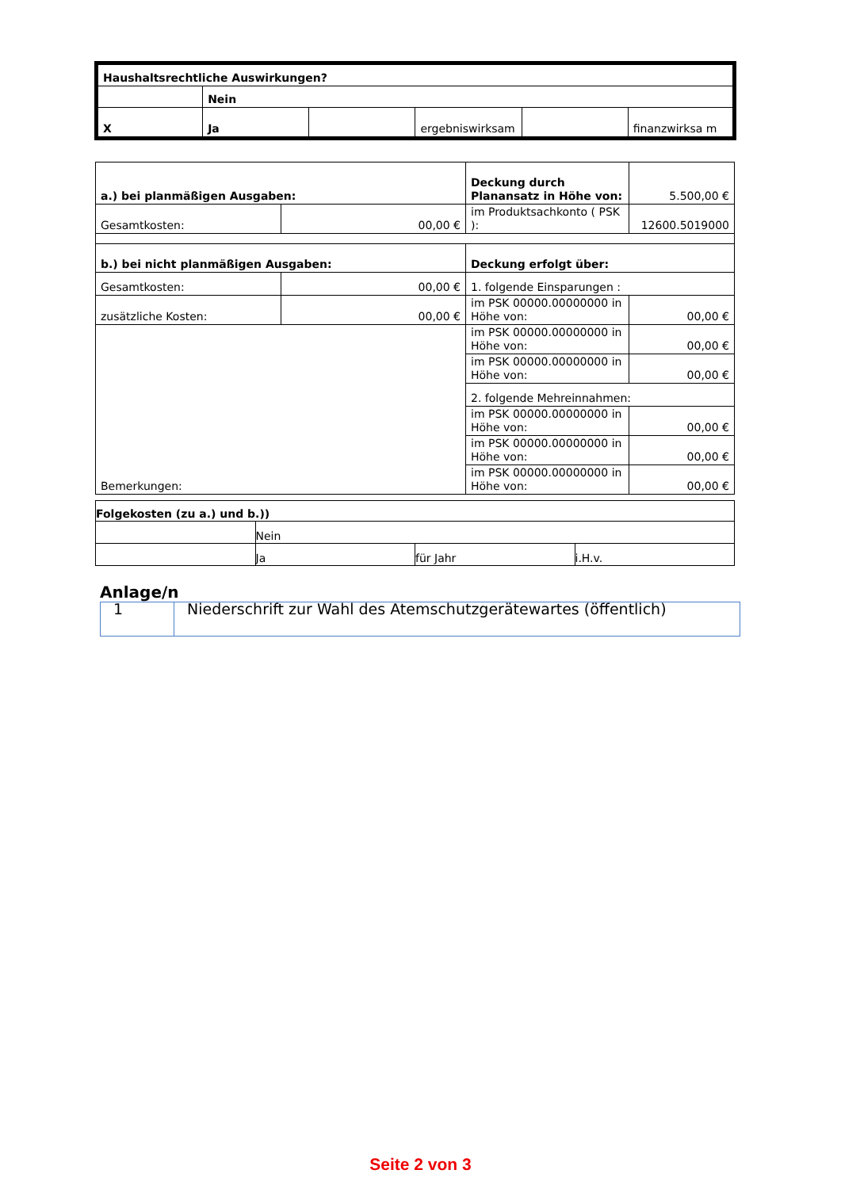| Haushaltsrechtliche Auswirkungen? | | | | | |
| | Nein | | | | |
| X | Ja | | ergebniswirksam | | finanzwirksa m |
| a.) bei planmäßigen Ausgaben: | | Deckung durch Planansatz in Höhe von: | 5.500,00 € |
| Gesamtkosten: | 00,00 € | im Produktsachkonto ( PSK ): | 12600.5019000 |
| b.) bei nicht planmäßigen Ausgaben: | | Deckung erfolgt über: | |
| Gesamtkosten: | 00,00 € | 1. folgende Einsparungen : | |
| zusätzliche Kosten: | 00,00 € | im PSK 00000.00000000 in Höhe von: | 00,00 € |
| Bemerkungen: | | im PSK 00000.00000000 in Höhe von: | 00,00 € |
| | | im PSK 00000.00000000 in Höhe von: | 00,00 € |
| | | 2. folgende Mehreinnahmen: | |
| | | im PSK 00000.00000000 in Höhe von: | 00,00 € |
| | | im PSK 00000.00000000 in Höhe von: | 00,00 € |
| | | im PSK 00000.00000000 in Höhe von: | 00,00 € |
| Folgekosten (zu a.) und b.)) | | | |
| | Nein | | |
| | Ja | für Jahr | i.H.v. |
Anlage/n
| 1 | Niederschrift zur Wahl des Atemschutzgerätewartes (öffentlich) |
Seite 2 von 3